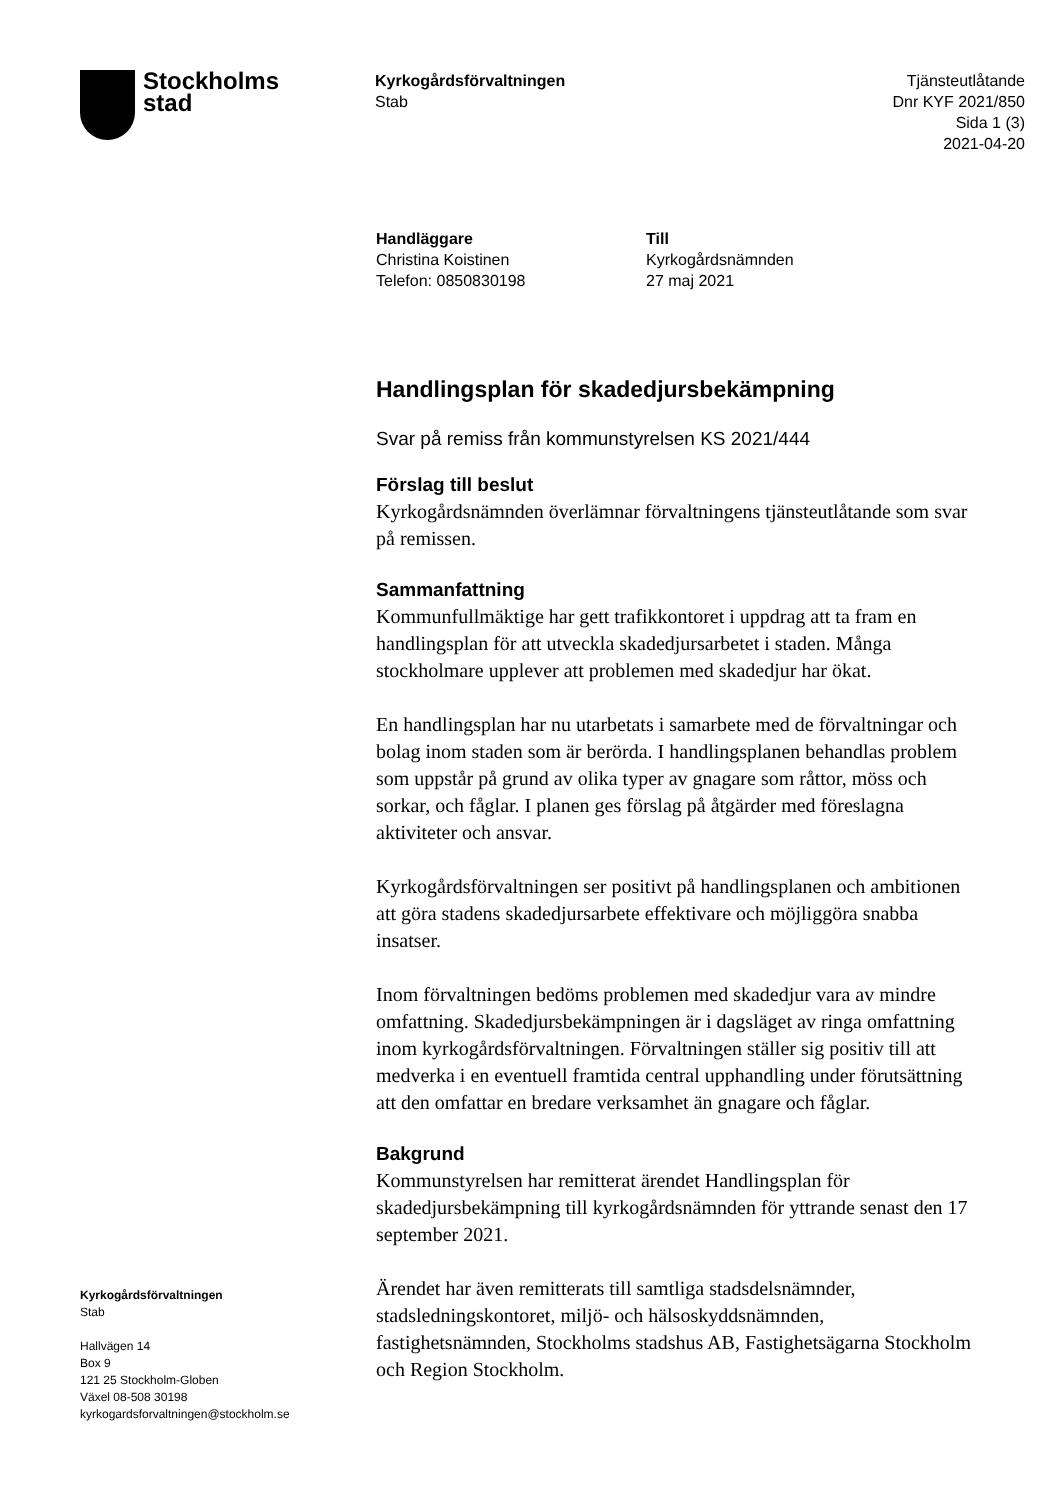Stockholms
stad
Kyrkogårdsförvaltningen
Stab
Tjänsteutlåtande
Dnr KYF 2021/850
Sida 1 (3)
2021-04-20
Handläggare
Christina Koistinen
Telefon: 0850830198
Till
Kyrkogårdsnämnden
27 maj 2021
Handlingsplan för skadedjursbekämpning
Svar på remiss från kommunstyrelsen KS 2021/444
Förslag till beslut
Kyrkogårdsnämnden överlämnar förvaltningens tjänsteutlåtande som svar på remissen.
Sammanfattning
Kommunfullmäktige har gett trafikkontoret i uppdrag att ta fram en handlingsplan för att utveckla skadedjursarbetet i staden. Många stockholmare upplever att problemen med skadedjur har ökat.
En handlingsplan har nu utarbetats i samarbete med de förvaltningar och bolag inom staden som är berörda. I handlingsplanen behandlas problem som uppstår på grund av olika typer av gnagare som råttor, möss och sorkar, och fåglar. I planen ges förslag på åtgärder med föreslagna aktiviteter och ansvar.
Kyrkogårdsförvaltningen ser positivt på handlingsplanen och ambitionen att göra stadens skadedjursarbete effektivare och möjliggöra snabba insatser.
Inom förvaltningen bedöms problemen med skadedjur vara av mindre omfattning. Skadedjursbekämpningen är i dagsläget av ringa omfattning inom kyrkogårdsförvaltningen. Förvaltningen ställer sig positiv till att medverka i en eventuell framtida central upphandling under förutsättning att den omfattar en bredare verksamhet än gnagare och fåglar.
Bakgrund
Kommunstyrelsen har remitterat ärendet Handlingsplan för skadedjursbekämpning till kyrkogårdsnämnden för yttrande senast den 17 september 2021.
Ärendet har även remitterats till samtliga stadsdelsnämnder, stadsledningskontoret, miljö- och hälsoskyddsnämnden, fastighetsnämnden, Stockholms stadshus AB, Fastighetsägarna Stockholm och Region Stockholm.
Kyrkogårdsförvaltningen
Stab
Hallvägen 14
Box 9
121 25 Stockholm-Globen
Växel 08-508 30198
kyrkogardsforvaltningen@stockholm.se